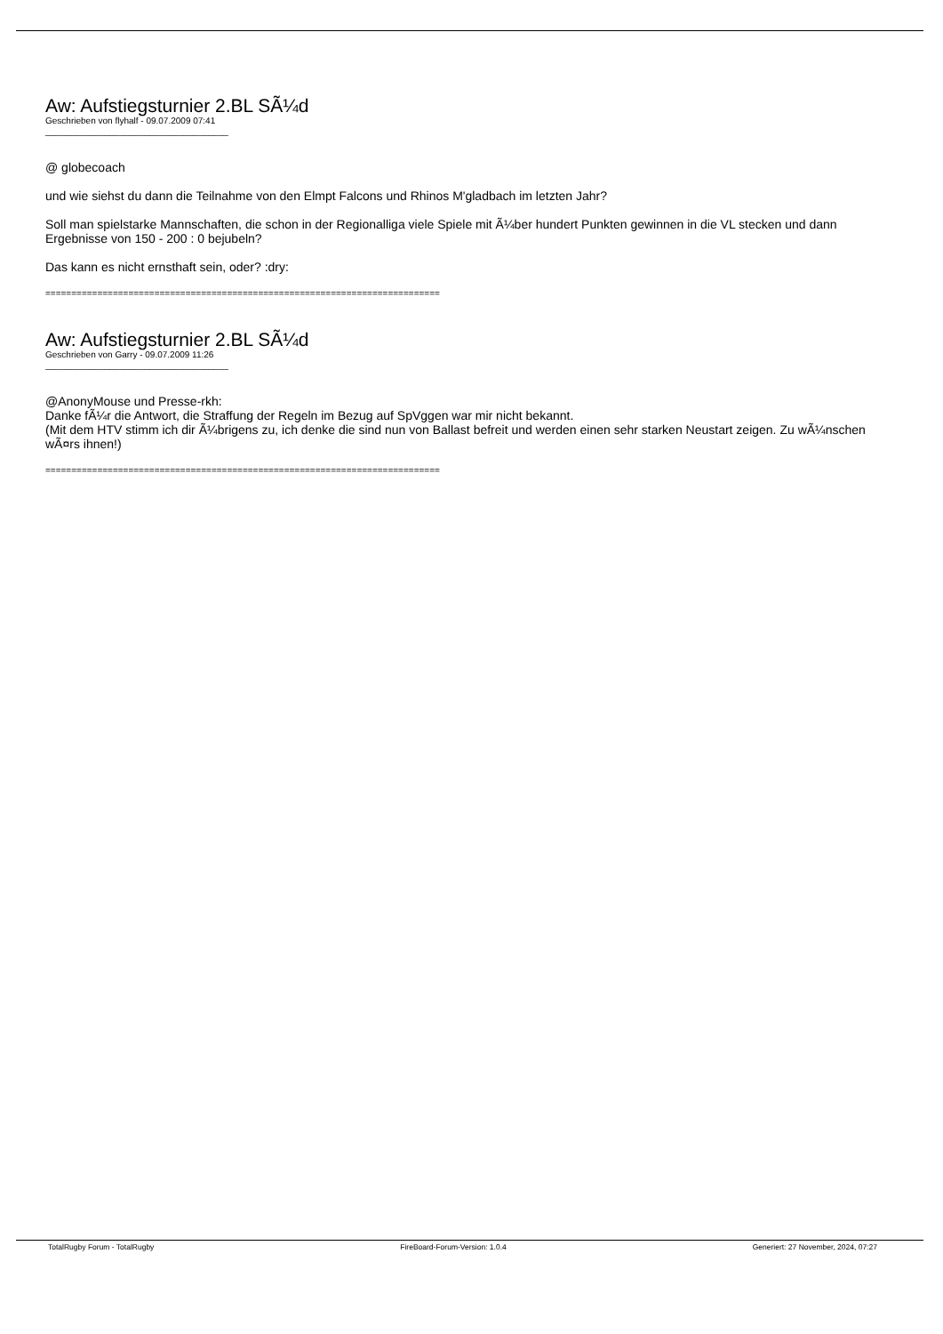Aw: Aufstiegsturnier 2.BL SÃ¼d
Geschrieben von flyhalf - 09.07.2009 07:41
_____________________________________
@ globecoach
und wie siehst du dann die Teilnahme von den Elmpt Falcons und Rhinos M'gladbach im letzten Jahr?
Soll man spielstarke Mannschaften, die schon in der Regionalliga viele Spiele mit Ã¼ber hundert Punkten gewinnen in die VL stecken und dann Ergebnisse von 150 - 200 : 0 bejubeln?
Das kann es nicht ernsthaft sein, oder? :dry:
============================================================================
Aw: Aufstiegsturnier 2.BL SÃ¼d
Geschrieben von Garry - 09.07.2009 11:26
_____________________________________
@AnonyMouse und Presse-rkh:
Danke fÃ¼r die Antwort, die Straffung der Regeln im Bezug auf SpVggen war mir nicht bekannt.
(Mit dem HTV stimm ich dir Ã¼brigens zu, ich denke die sind nun von Ballast befreit und werden einen sehr starken Neustart zeigen. Zu wÃ¼nschen wÃ¤rs ihnen!)
============================================================================
TotalRugby Forum - TotalRugby FireBoard-Forum-Version: 1.0.4 Generiert: 27 November, 2024, 07:27